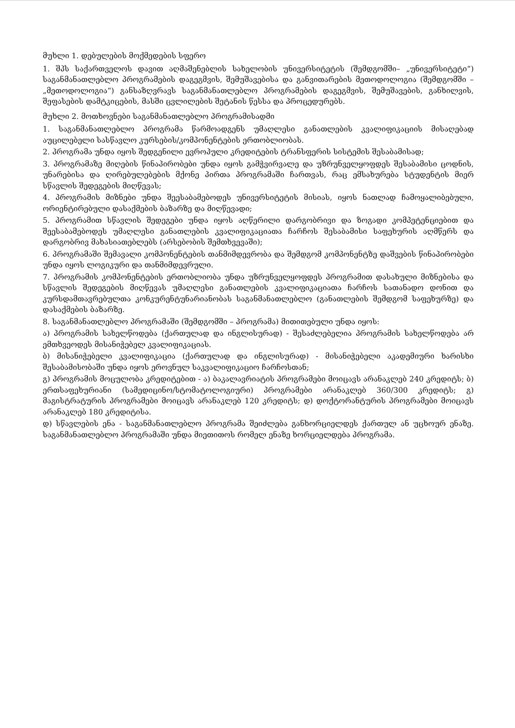მუხლი 1. დებულების მოქმედების სფერო
1. შპს საქართველოს დავით აღმაშენებლის სახელობის უნივერსიტეტის (შემდგომში– „უნივერსიტეტი“) საგანმანათლებლო პროგრამების დაგეგმვის, შემუშავებისა და განვითარების მეთოდოლოგია (შემდგომში – „მეთოდოლოგია“) განსაზღვრავს საგანმანათლებლო პროგრამების დაგეგმვის, შემუშავების, განხილვის, შეფასების დამტკიცების, მასში ცვლილების შეტანის წესსა და პროცედურებს.
მუხლი 2. მოთხოვნები საგანმანათლებლო პროგრამისადმი
1. საგანმანათლებლო პროგრამა წარმოადგენს უმაღლესი განათლების კვალიფიკაციის მისაღებად აუცილებელი სასწავლო კურსების/კომპონენტების ერთობლიობას.
2. პროგრამა უნდა იყოს შედგენილი ევროპული კრედიტების ტრანსფერის სისტემის შესაბამისად;
3. პროგრამაზე მიღების წინაპირობები უნდა იყოს გამჭვირვალე და უზრუნველყოფდეს შესაბამისი ცოდნის, უნარებისა და ღირებულებების მქონე პირთა პროგრამაში ჩართვას, რაც ემსახურება სტუდენტის მიერ სწავლის შედეგების მიღწევას;
4. პროგრამის მიზნები უნდა შეესაბამებოდეს უნივერსიტეტის მისიას, იყოს ნათლად ჩამოყალიბებული, ორიენტირებული დასაქმების ბაზარზე და მიღწევადი;
5. პროგრამით სწავლის შედეგები უნდა იყოს აღწერილი დარგობრივი და ზოგადი კომპეტენციებით და შეესაბამებოდეს უმაღლესი განათლების კვალიფიკაციათა ჩარჩოს შესაბამისი საფეხურის აღმწერს და დარგობრივ მახასიათებლებს (არსებობის შემთხვევაში);
6. პროგრამაში შემავალი კომპონენტების თანმიმდევრობა და შემდგომ კომპონენტზე დაშვების წინაპირობები უნდა იყოს ლოგიკური და თანმიმდევრული.
7. პროგრამის კომპონენტების ერთობლიობა უნდა უზრუნველყოფდეს პროგრამით დასახული მიზნებისა და სწავლის შედეგების მიღწევას უმაღლესი განათლების კვალიფიკაციათა ჩარჩოს სათანადო დონით და კურსდამთავრებულთა კონკურენტუნარიანობას საგანმანათლებლო (განათლების შემდგომ საფეხურზე) და დასაქმების ბაზარზე.
8. საგანმანათლებლო პროგრამაში (შემდგომში – პროგრამა) მითითებული უნდა იყოს:
ა) პროგრამის სახელწოდება (ქართულად და ინგლისურად) - შესაძლებელია პროგრამის სახელწოდება არ ემთხვეოდეს მისანიჭებელ კვალიფიკაციას.
ბ) მისანიჭებელი კვალიფიკაცია (ქართულად და ინგლისურად) - მისანიჭებელი აკადემიური ხარისხი შესაბამისობაში უნდა იყოს ეროვნულ საკვალიფიკაციო ჩარჩოსთან;
გ) პროგრამის მოცულობა კრედიტებით - ა) ბაკალავრიატის პროგრამები მოიცავს არანაკლებ 240 კრედიტს; ბ) ერთსაფეხურიანი (სამედიცინო/სტომატოლოგიური) პროგრამები არანაკლებ 360/300 კრედიტს; გ) მაგისტრატურის პროგრამები მოიცავს არანაკლებ 120 კრედიტს; დ) დოქტორანტურის პროგრამები მოიცავს არანაკლებ 180 კრედიტისა.
დ) სწავლების ენა - საგანმანათლებლო პროგრამა შეიძლება განხორციელდეს ქართულ ან უცხოურ ენაზე. საგანმანათლებლო პროგრამაში უნდა მიეთითოს რომელ ენაზე ხორციელდება პროგრამა.